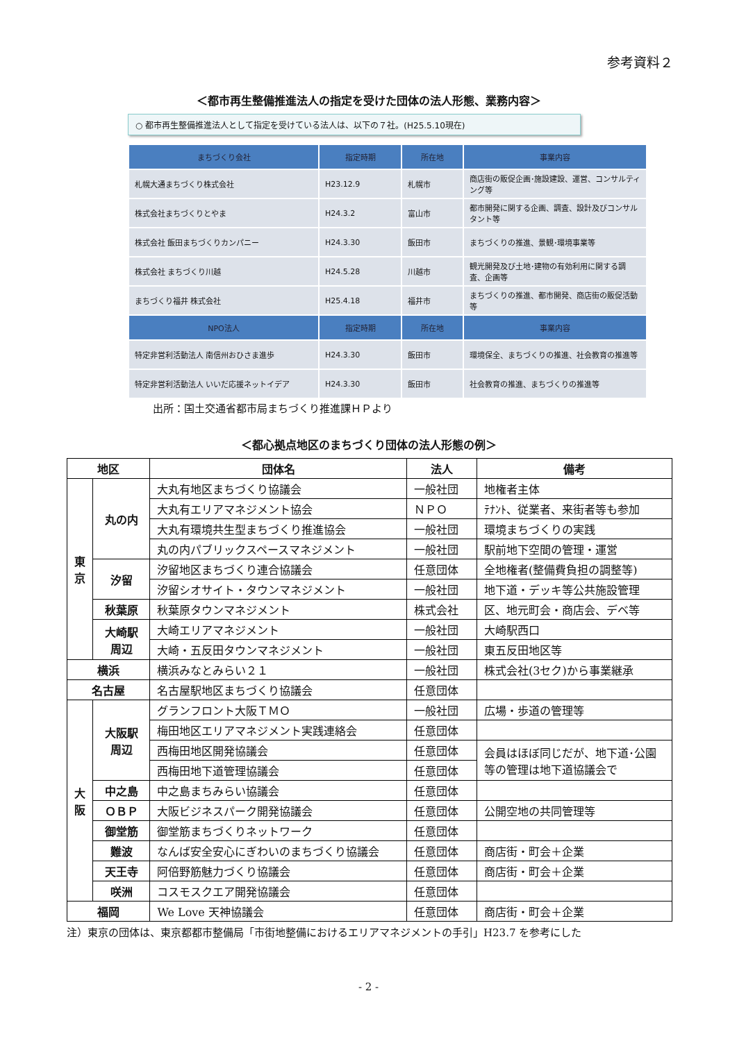参考資料２
＜都市再生整備推進法人の指定を受けた団体の法人形態、業務内容＞
○ 都市再生整備推進法人として指定を受けている法人は、以下の７社。(H25.5.10現在)
| まちづくり会社 | 指定時期 | 所在地 | 事業内容 |
| --- | --- | --- | --- |
| 札幌大通まちづくり株式会社 | H23.12.9 | 札幌市 | 商店街の販促企画･施設建設、運営、コンサルティング等 |
| 株式会社まちづくりとやま | H24.3.2 | 富山市 | 都市開発に関する企画、調査、設計及びコンサルタント等 |
| 株式会社 飯田まちづくりカンパニー | H24.3.30 | 飯田市 | まちづくりの推進、景観･環境事業等 |
| 株式会社 まちづくり川越 | H24.5.28 | 川越市 | 観光開発及び土地･建物の有効利用に関する調査、企画等 |
| まちづくり福井 株式会社 | H25.4.18 | 福井市 | まちづくりの推進、都市開発、商店街の販促活動等 |
| NPO法人 | 指定時期 | 所在地 | 事業内容 |
| 特定非営利活動法人 南信州おひさま進歩 | H24.3.30 | 飯田市 | 環境保全、まちづくりの推進、社会教育の推進等 |
| 特定非営利活動法人 いいだ応援ネットイデア | H24.3.30 | 飯田市 | 社会教育の推進、まちづくりの推進等 |
出所：国土交通省都市局まちづくり推進課ＨＰより
＜都心拠点地区のまちづくり団体の法人形態の例＞
| 地区 | | 団体名 | 法人 | 備考 |
| --- | --- | --- | --- | --- |
| 東 京 | 丸の内 | 大丸有地区まちづくり協議会 | 一般社団 | 地権者主体 |
| | | 大丸有エリアマネジメント協会 | ＮＰＯ | ﾃﾅﾝﾄ、従業者、来街者等も参加 |
| | | 大丸有環境共生型まちづくり推進協会 | 一般社団 | 環境まちづくりの実践 |
| | | 丸の内パブリックスペースマネジメント | 一般社団 | 駅前地下空間の管理・運営 |
| | 汐留 | 汐留地区まちづくり連合協議会 | 任意団体 | 全地権者(整備費負担の調整等) |
| | | 汐留シオサイト・タウンマネジメント | 一般社団 | 地下道・デッキ等公共施設管理 |
| | 秋葉原 | 秋葉原タウンマネジメント | 株式会社 | 区、地元町会・商店会、デベ等 |
| | 大崎駅 周辺 | 大崎エリアマネジメント | 一般社団 | 大崎駅西口 |
| | | 大崎・五反田タウンマネジメント | 一般社団 | 東五反田地区等 |
| 横浜 | | 横浜みなとみらい２１ | 一般社団 | 株式会社(3セク)から事業継承 |
| 名古屋 | | 名古屋駅地区まちづくり協議会 | 任意団体 | |
| 大 阪 | 大阪駅 周辺 | グランフロント大阪ＴＭＯ | 一般社団 | 広場・歩道の管理等 |
| | | 梅田地区エリアマネジメント実践連絡会 | 任意団体 | |
| | | 西梅田地区開発協議会 | 任意団体 | 会員はほぼ同じだが、地下道･公園等の管理は地下道協議会で |
| | | 西梅田地下道管理協議会 | 任意団体 | |
| | 中之島 | 中之島まちみらい協議会 | 任意団体 | |
| | ＯＢＰ | 大阪ビジネスパーク開発協議会 | 任意団体 | 公開空地の共同管理等 |
| | 御堂筋 | 御堂筋まちづくりネットワーク | 任意団体 | |
| | 難波 | なんば安全安心にぎわいのまちづくり協議会 | 任意団体 | 商店街・町会＋企業 |
| | 天王寺 | 阿倍野筋魅力づくり協議会 | 任意団体 | 商店街・町会＋企業 |
| | 咲洲 | コスモスクエア開発協議会 | 任意団体 | |
| 福岡 | | We Love 天神協議会 | 任意団体 | 商店街・町会＋企業 |
注）東京の団体は、東京都都市整備局「市街地整備におけるエリアマネジメントの手引」H23.7 を参考にした
- 2 -